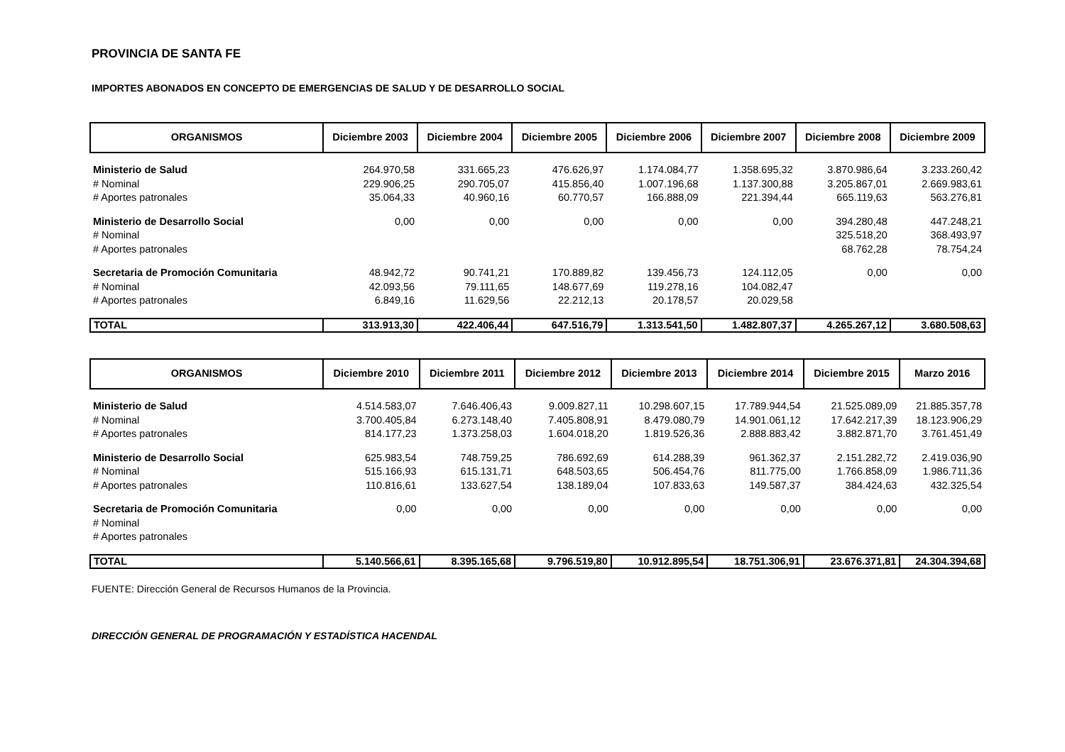PROVINCIA DE SANTA FE
IMPORTES ABONADOS EN CONCEPTO DE EMERGENCIAS DE SALUD Y DE DESARROLLO SOCIAL
| ORGANISMOS | Diciembre 2003 | Diciembre 2004 | Diciembre 2005 | Diciembre 2006 | Diciembre 2007 | Diciembre 2008 | Diciembre 2009 |
| --- | --- | --- | --- | --- | --- | --- | --- |
| Ministerio de Salud | 264.970,58 | 331.665,23 | 476.626,97 | 1.174.084,77 | 1.358.695,32 | 3.870.986,64 | 3.233.260,42 |
| # Nominal | 229.906,25 | 290.705,07 | 415.856,40 | 1.007.196,68 | 1.137.300,88 | 3.205.867,01 | 2.669.983,61 |
| # Aportes patronales | 35.064,33 | 40.960,16 | 60.770,57 | 166.888,09 | 221.394,44 | 665.119,63 | 563.276,81 |
| Ministerio de Desarrollo Social | 0,00 | 0,00 | 0,00 | 0,00 | 0,00 | 394.280,48 | 447.248,21 |
| # Nominal | | | | | | 325.518,20 | 368.493,97 |
| # Aportes patronales | | | | | | 68.762,28 | 78.754,24 |
| Secretaria de Promoción Comunitaria | 48.942,72 | 90.741,21 | 170.889,82 | 139.456,73 | 124.112,05 | 0,00 | 0,00 |
| # Nominal | 42.093,56 | 79.111,65 | 148.677,69 | 119.278,16 | 104.082,47 | | |
| # Aportes patronales | 6.849,16 | 11.629,56 | 22.212,13 | 20.178,57 | 20.029,58 | | |
| TOTAL | 313.913,30 | 422.406,44 | 647.516,79 | 1.313.541,50 | 1.482.807,37 | 4.265.267,12 | 3.680.508,63 |
| ORGANISMOS | Diciembre 2010 | Diciembre 2011 | Diciembre 2012 | Diciembre 2013 | Diciembre 2014 | Diciembre 2015 | Marzo 2016 |
| --- | --- | --- | --- | --- | --- | --- | --- |
| Ministerio de Salud | 4.514.583,07 | 7.646.406,43 | 9.009.827,11 | 10.298.607,15 | 17.789.944,54 | 21.525.089,09 | 21.885.357,78 |
| # Nominal | 3.700.405,84 | 6.273.148,40 | 7.405.808,91 | 8.479.080,79 | 14.901.061,12 | 17.642.217,39 | 18.123.906,29 |
| # Aportes patronales | 814.177,23 | 1.373.258,03 | 1.604.018,20 | 1.819.526,36 | 2.888.883,42 | 3.882.871,70 | 3.761.451,49 |
| Ministerio de Desarrollo Social | 625.983,54 | 748.759,25 | 786.692,69 | 614.288,39 | 961.362,37 | 2.151.282,72 | 2.419.036,90 |
| # Nominal | 515.166,93 | 615.131,71 | 648.503,65 | 506.454,76 | 811.775,00 | 1.766.858,09 | 1.986.711,36 |
| # Aportes patronales | 110.816,61 | 133.627,54 | 138.189,04 | 107.833,63 | 149.587,37 | 384.424,63 | 432.325,54 |
| Secretaria de Promoción Comunitaria | 0,00 | 0,00 | 0,00 | 0,00 | 0,00 | 0,00 | 0,00 |
| # Nominal | | | | | | | |
| # Aportes patronales | | | | | | | |
| TOTAL | 5.140.566,61 | 8.395.165,68 | 9.796.519,80 | 10.912.895,54 | 18.751.306,91 | 23.676.371,81 | 24.304.394,68 |
FUENTE: Dirección General de Recursos Humanos de la Provincia.
DIRECCIÓN GENERAL DE PROGRAMACIÓN Y ESTADÍSTICA HACENDAL